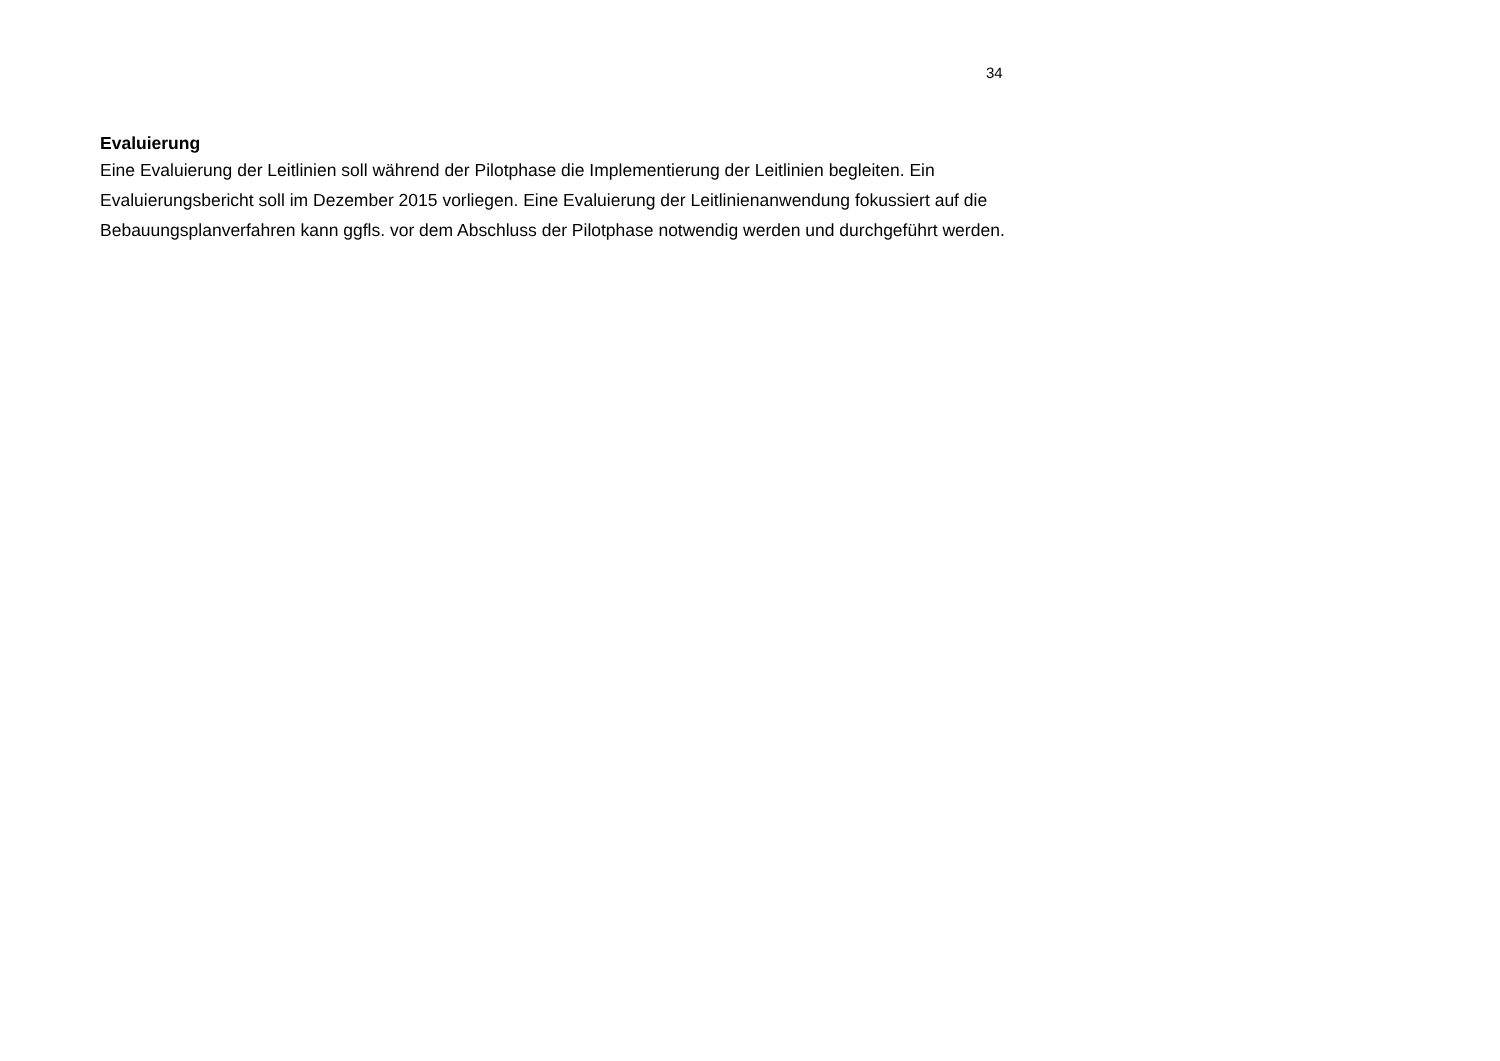34
Evaluierung
Eine Evaluierung der Leitlinien soll während der Pilotphase die Implementierung der Leitlinien begleiten. Ein Evaluierungsbericht soll im Dezember 2015 vorliegen. Eine Evaluierung der Leitlinienanwendung fokussiert auf die Bebauungsplanverfahren kann ggfls. vor dem Abschluss der Pilotphase notwendig werden und durchgeführt werden.